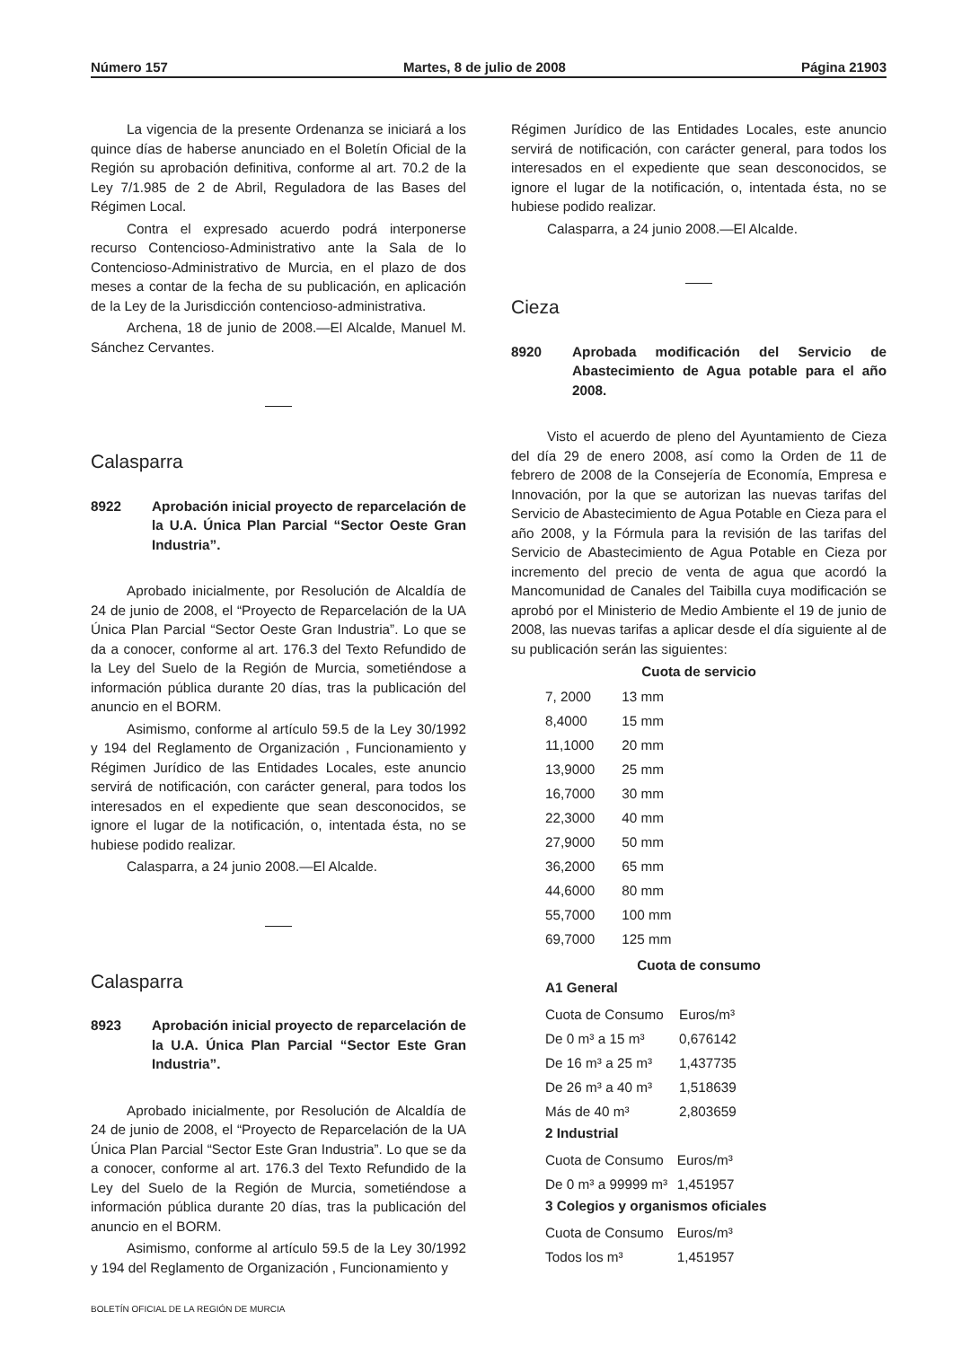Número 157 Martes, 8 de julio de 2008 Página 21903
La vigencia de la presente Ordenanza se iniciará a los quince días de haberse anunciado en el Boletín Oficial de la Región su aprobación definitiva, conforme al art. 70.2 de la Ley 7/1.985 de 2 de Abril, Reguladora de las Bases del Régimen Local.
Contra el expresado acuerdo podrá interponerse recurso Contencioso-Administrativo ante la Sala de lo Contencioso-Administrativo de Murcia, en el plazo de dos meses a contar de la fecha de su publicación, en aplicación de la Ley de la Jurisdicción contencioso-administrativa.
Archena, 18 de junio de 2008.—El Alcalde, Manuel M. Sánchez Cervantes.
Calasparra
8922 Aprobación inicial proyecto de reparcelación de la U.A. Única Plan Parcial “Sector Oeste Gran Industria”.
Aprobado inicialmente, por Resolución de Alcaldía de 24 de junio de 2008, el “Proyecto de Reparcelación de la UA Única Plan Parcial “Sector Oeste Gran Industria”. Lo que se da a conocer, conforme al art. 176.3 del Texto Refundido de la Ley del Suelo de la Región de Murcia, sometiéndose a información pública durante 20 días, tras la publicación del anuncio en el BORM.
Asimismo, conforme al artículo 59.5 de la Ley 30/1992 y 194 del Reglamento de Organización , Funcionamiento y Régimen Jurídico de las Entidades Locales, este anuncio servirá de notificación, con carácter general, para todos los interesados en el expediente que sean desconocidos, se ignore el lugar de la notificación, o, intentada ésta, no se hubiese podido realizar.
Calasparra, a 24 junio 2008.—El Alcalde.
Calasparra
8923 Aprobación inicial proyecto de reparcelación de la U.A. Única Plan Parcial “Sector Este Gran Industria”.
Aprobado inicialmente, por Resolución de Alcaldía de 24 de junio de 2008, el “Proyecto de Reparcelación de la UA Única Plan Parcial “Sector Este Gran Industria”. Lo que se da a conocer, conforme al art. 176.3 del Texto Refundido de la Ley del Suelo de la Región de Murcia, sometiéndose a información pública durante 20 días, tras la publicación del anuncio en el BORM.
Asimismo, conforme al artículo 59.5 de la Ley 30/1992 y 194 del Reglamento de Organización , Funcionamiento y
Régimen Jurídico de las Entidades Locales, este anuncio servirá de notificación, con carácter general, para todos los interesados en el expediente que sean desconocidos, se ignore el lugar de la notificación, o, intentada ésta, no se hubiese podido realizar.
Calasparra, a 24 junio 2008.—El Alcalde.
Cieza
8920 Aprobada modificación del Servicio de Abastecimiento de Agua potable para el año 2008.
Visto el acuerdo de pleno del Ayuntamiento de Cieza del día 29 de enero 2008, así como la Orden de 11 de febrero de 2008 de la Consejería de Economía, Empresa e Innovación, por la que se autorizan las nuevas tarifas del Servicio de Abastecimiento de Agua Potable en Cieza para el año 2008, y la Fórmula para la revisión de las tarifas del Servicio de Abastecimiento de Agua Potable en Cieza por incremento del precio de venta de agua que acordó la Mancomunidad de Canales del Taibilla cuya modificación se aprobó por el Ministerio de Medio Ambiente el 19 de junio de 2008, las nuevas tarifas a aplicar desde el día siguiente al de su publicación serán las siguientes:
Cuota de servicio
| 7, 2000 | 13 mm |
| 8,4000 | 15 mm |
| 11,1000 | 20 mm |
| 13,9000 | 25 mm |
| 16,7000 | 30 mm |
| 22,3000 | 40 mm |
| 27,9000 | 50 mm |
| 36,2000 | 65 mm |
| 44,6000 | 80 mm |
| 55,7000 | 100 mm |
| 69,7000 | 125 mm |
Cuota de consumo
A1 General
| Cuota de Consumo | Euros/m³ |
| De 0 m³ a 15 m³ | 0,676142 |
| De 16 m³ a 25 m³ | 1,437735 |
| De 26 m³ a 40 m³ | 1,518639 |
| Más de 40 m³ | 2,803659 |
2 Industrial
| Cuota de Consumo | Euros/m³ |
| De 0 m³ a 99999 m³ | 1,451957 |
3 Colegios y organismos oficiales
| Cuota de Consumo | Euros/m³ |
| Todos los m³ | 1,451957 |
BOLETÍN OFICIAL DE LA REGIÓN DE MURCIA